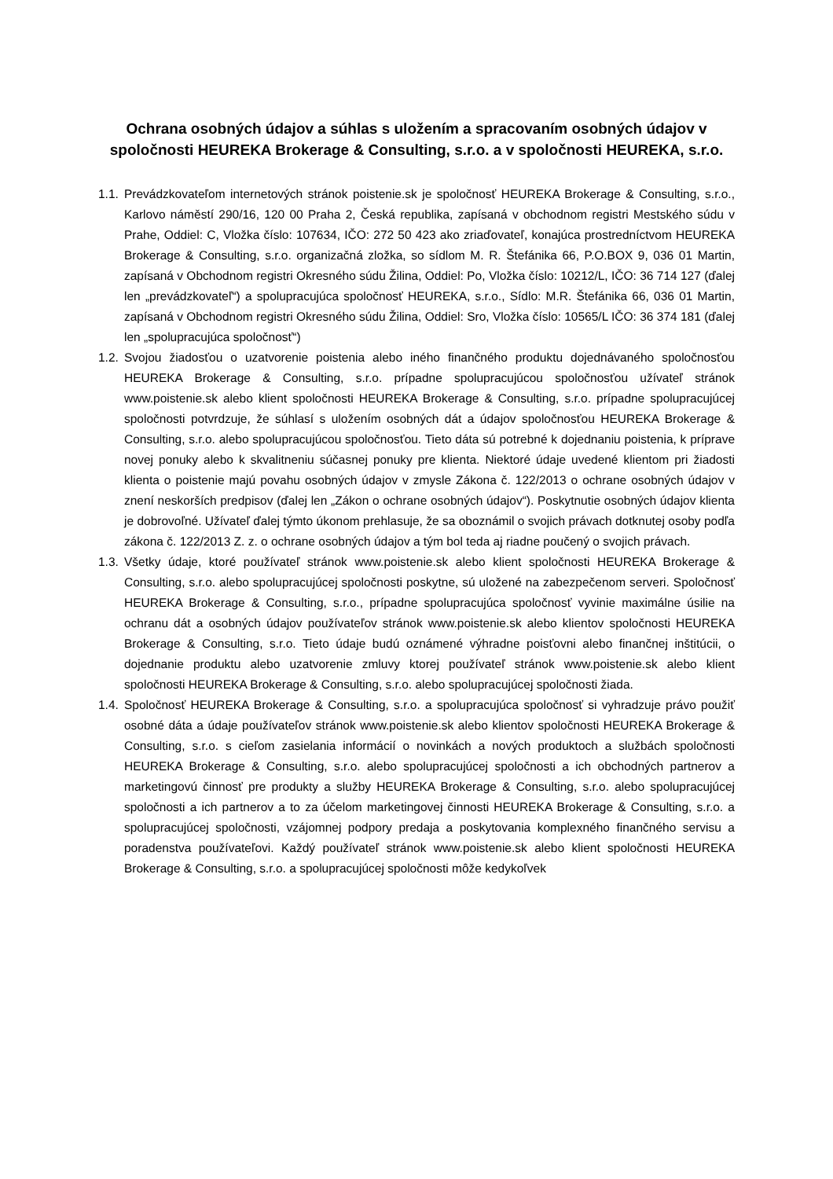Ochrana osobných údajov a súhlas s uložením a spracovaním osobných údajov v spoločnosti HEUREKA Brokerage & Consulting, s.r.o. a v spoločnosti HEUREKA, s.r.o.
1.1. Prevádzkovateľom internetových stránok poistenie.sk je spoločnosť HEUREKA Brokerage & Consulting, s.r.o., Karlovo náměstí 290/16, 120 00 Praha 2, Česká republika, zapísaná v obchodnom registri Mestského súdu v Prahe, Oddiel: C, Vložka číslo: 107634, IČO: 272 50 423 ako zriaďovateľ, konajúca prostredníctvom HEUREKA Brokerage & Consulting, s.r.o. organizačná zložka, so sídlom M. R. Štefánika 66, P.O.BOX 9, 036 01 Martin, zapísaná v Obchodnom registri Okresného súdu Žilina, Oddiel: Po, Vložka číslo: 10212/L, IČO: 36 714 127 (ďalej len „prevádzkovateľ“) a spolupracujúca spoločnosť HEUREKA, s.r.o., Sídlo: M.R. Štefánika 66, 036 01 Martin, zapísaná v Obchodnom registri Okresného súdu Žilina, Oddiel: Sro, Vložka číslo: 10565/L IČO: 36 374 181 (ďalej len „spolupracujúca spoločnosť“)
1.2. Svojou žiadosťou o uzatvorenie poistenia alebo iného finančného produktu dojednávaného spoločnosťou HEUREKA Brokerage & Consulting, s.r.o. prípadne spolupracujúcou spoločnosťou užívateľ stránok www.poistenie.sk alebo klient spoločnosti HEUREKA Brokerage & Consulting, s.r.o. prípadne spolupracujúcej spoločnosti potvrdzuje, že súhlasí s uložením osobných dát a údajov spoločnosťou HEUREKA Brokerage & Consulting, s.r.o. alebo spolupracujúcou spoločnosťou. Tieto dáta sú potrebné k dojednaniu poistenia, k príprave novej ponuky alebo k skvalitneniu súčasnej ponuky pre klienta. Niektoré údaje uvedené klientom pri žiadosti klienta o poistenie majú povahu osobných údajov v zmysle Zákona č. 122/2013 o ochrane osobných údajov v znení neskorších predpisov (ďalej len „Zákon o ochrane osobných údajov“). Poskytnutie osobných údajov klienta je dobrovoľné. Užívateľ ďalej týmto úkonom prehlasuje, že sa oboznámil o svojich právach dotknutej osoby podľa zákona č. 122/2013 Z. z. o ochrane osobných údajov a tým bol teda aj riadne poučený o svojich právach.
1.3. Všetky údaje, ktoré používateľ stránok www.poistenie.sk alebo klient spoločnosti HEUREKA Brokerage & Consulting, s.r.o. alebo spolupracujúcej spoločnosti poskytne, sú uložené na zabezpečenom serveri. Spoločnosť HEUREKA Brokerage & Consulting, s.r.o., prípadne spolupracujúca spoločnosť vyvinie maximálne úsilie na ochranu dát a osobných údajov používateľov stránok www.poistenie.sk alebo klientov spoločnosti HEUREKA Brokerage & Consulting, s.r.o. Tieto údaje budú oznámené výhradne poisťovni alebo finančnej inštitúcii, o dojednanie produktu alebo uzatvorenie zmluvy ktorej používateľ stránok www.poistenie.sk alebo klient spoločnosti HEUREKA Brokerage & Consulting, s.r.o. alebo spolupracujúcej spoločnosti žiada.
1.4. Spoločnosť HEUREKA Brokerage & Consulting, s.r.o. a spolupracujúca spoločnosť si vyhradzuje právo použiť osobné dáta a údaje používateľov stránok www.poistenie.sk alebo klientov spoločnosti HEUREKA Brokerage & Consulting, s.r.o. s cieľom zasielania informácií o novinkách a nových produktoch a službách spoločnosti HEUREKA Brokerage & Consulting, s.r.o. alebo spolupracujúcej spoločnosti a ich obchodných partnerov a marketingovú činnosť pre produkty a služby HEUREKA Brokerage & Consulting, s.r.o. alebo spolupracujúcej spoločnosti a ich partnerov a to za účelom marketingovej činnosti HEUREKA Brokerage & Consulting, s.r.o. a spolupracujúcej spoločnosti, vzájomnej podpory predaja a poskytovania komplexného finančného servisu a poradenstva používateľovi. Každý používateľ stránok www.poistenie.sk alebo klient spoločnosti HEUREKA Brokerage & Consulting, s.r.o. a spolupracujúcej spoločnosti môže kedykoľvek